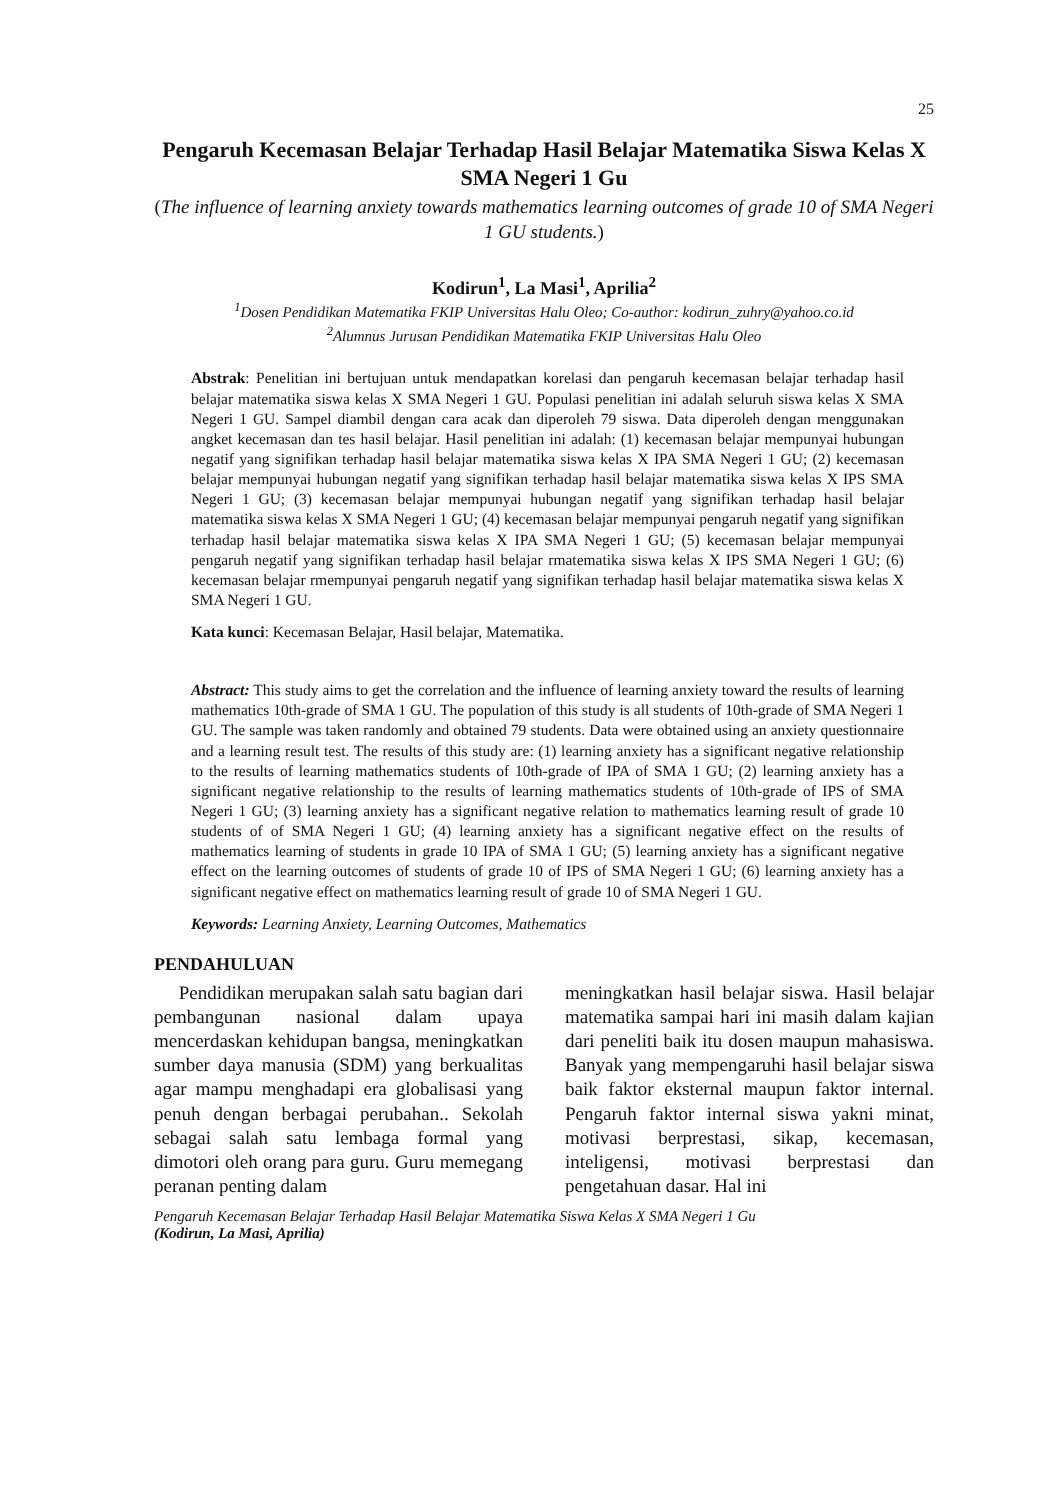25
Pengaruh Kecemasan Belajar Terhadap Hasil Belajar Matematika Siswa Kelas X SMA Negeri 1 Gu
(The influence of learning anxiety towards mathematics learning outcomes of grade 10 of SMA Negeri 1 GU students.)
Kodirun<sup>1</sup>, La Masi<sup>1</sup>, Aprilia<sup>2</sup>
<sup>1</sup> Dosen Pendidikan Matematika FKIP Universitas Halu Oleo; Co-author: kodirun_zuhry@yahoo.co.id
<sup>2</sup> Alumnus Jurusan Pendidikan Matematika FKIP Universitas Halu Oleo
Abstrak: Penelitian ini bertujuan untuk mendapatkan korelasi dan pengaruh kecemasan belajar terhadap hasil belajar matematika siswa kelas X SMA Negeri 1 GU. Populasi penelitian ini adalah seluruh siswa kelas X SMA Negeri 1 GU. Sampel diambil dengan cara acak dan diperoleh 79 siswa. Data diperoleh dengan menggunakan angket kecemasan dan tes hasil belajar. Hasil penelitian ini adalah: (1) kecemasan belajar mempunyai hubungan negatif yang signifikan terhadap hasil belajar matematika siswa kelas X IPA SMA Negeri 1 GU; (2) kecemasan belajar mempunyai hubungan negatif yang signifikan terhadap hasil belajar matematika siswa kelas X IPS SMA Negeri 1 GU; (3) kecemasan belajar mempunyai hubungan negatif yang signifikan terhadap hasil belajar matematika siswa kelas X SMA Negeri 1 GU; (4) kecemasan belajar mempunyai pengaruh negatif yang signifikan terhadap hasil belajar matematika siswa kelas X IPA SMA Negeri 1 GU; (5) kecemasan belajar mempunyai pengaruh negatif yang signifikan terhadap hasil belajar rmatematika siswa kelas X IPS SMA Negeri 1 GU; (6) kecemasan belajar rmempunyai pengaruh negatif yang signifikan terhadap hasil belajar matematika siswa kelas X SMA Negeri 1 GU.
Kata kunci: Kecemasan Belajar, Hasil belajar, Matematika.
Abstract: This study aims to get the correlation and the influence of learning anxiety toward the results of learning mathematics 10th-grade of SMA 1 GU. The population of this study is all students of 10th-grade of SMA Negeri 1 GU. The sample was taken randomly and obtained 79 students. Data were obtained using an anxiety questionnaire and a learning result test. The results of this study are: (1) learning anxiety has a significant negative relationship to the results of learning mathematics students of 10th-grade of IPA of SMA 1 GU; (2) learning anxiety has a significant negative relationship to the results of learning mathematics students of 10th-grade of IPS of SMA Negeri 1 GU; (3) learning anxiety has a significant negative relation to mathematics learning result of grade 10 students of of SMA Negeri 1 GU; (4) learning anxiety has a significant negative effect on the results of mathematics learning of students in grade 10 IPA of SMA 1 GU; (5) learning anxiety has a significant negative effect on the learning outcomes of students of grade 10 of IPS of SMA Negeri 1 GU; (6) learning anxiety has a significant negative effect on mathematics learning result of grade 10 of SMA Negeri 1 GU.
Keywords: Learning Anxiety, Learning Outcomes, Mathematics
PENDAHULUAN
Pendidikan merupakan salah satu bagian dari pembangunan nasional dalam upaya mencerdaskan kehidupan bangsa, meningkatkan sumber daya manusia (SDM) yang berkualitas agar mampu menghadapi era globalisasi yang penuh dengan berbagai perubahan.. Sekolah sebagai salah satu lembaga formal yang dimotori oleh orang para guru. Guru memegang peranan penting dalam
meningkatkan hasil belajar siswa. Hasil belajar matematika sampai hari ini masih dalam kajian dari peneliti baik itu dosen maupun mahasiswa. Banyak yang mempengaruhi hasil belajar siswa baik faktor eksternal maupun faktor internal. Pengaruh faktor internal siswa yakni minat, motivasi berprestasi, sikap, kecemasan, inteligensi, motivasi berprestasi dan pengetahuan dasar. Hal ini
Pengaruh Kecemasan Belajar Terhadap Hasil Belajar Matematika Siswa Kelas X SMA Negeri 1 Gu
(Kodirun, La Masi, Aprilia)